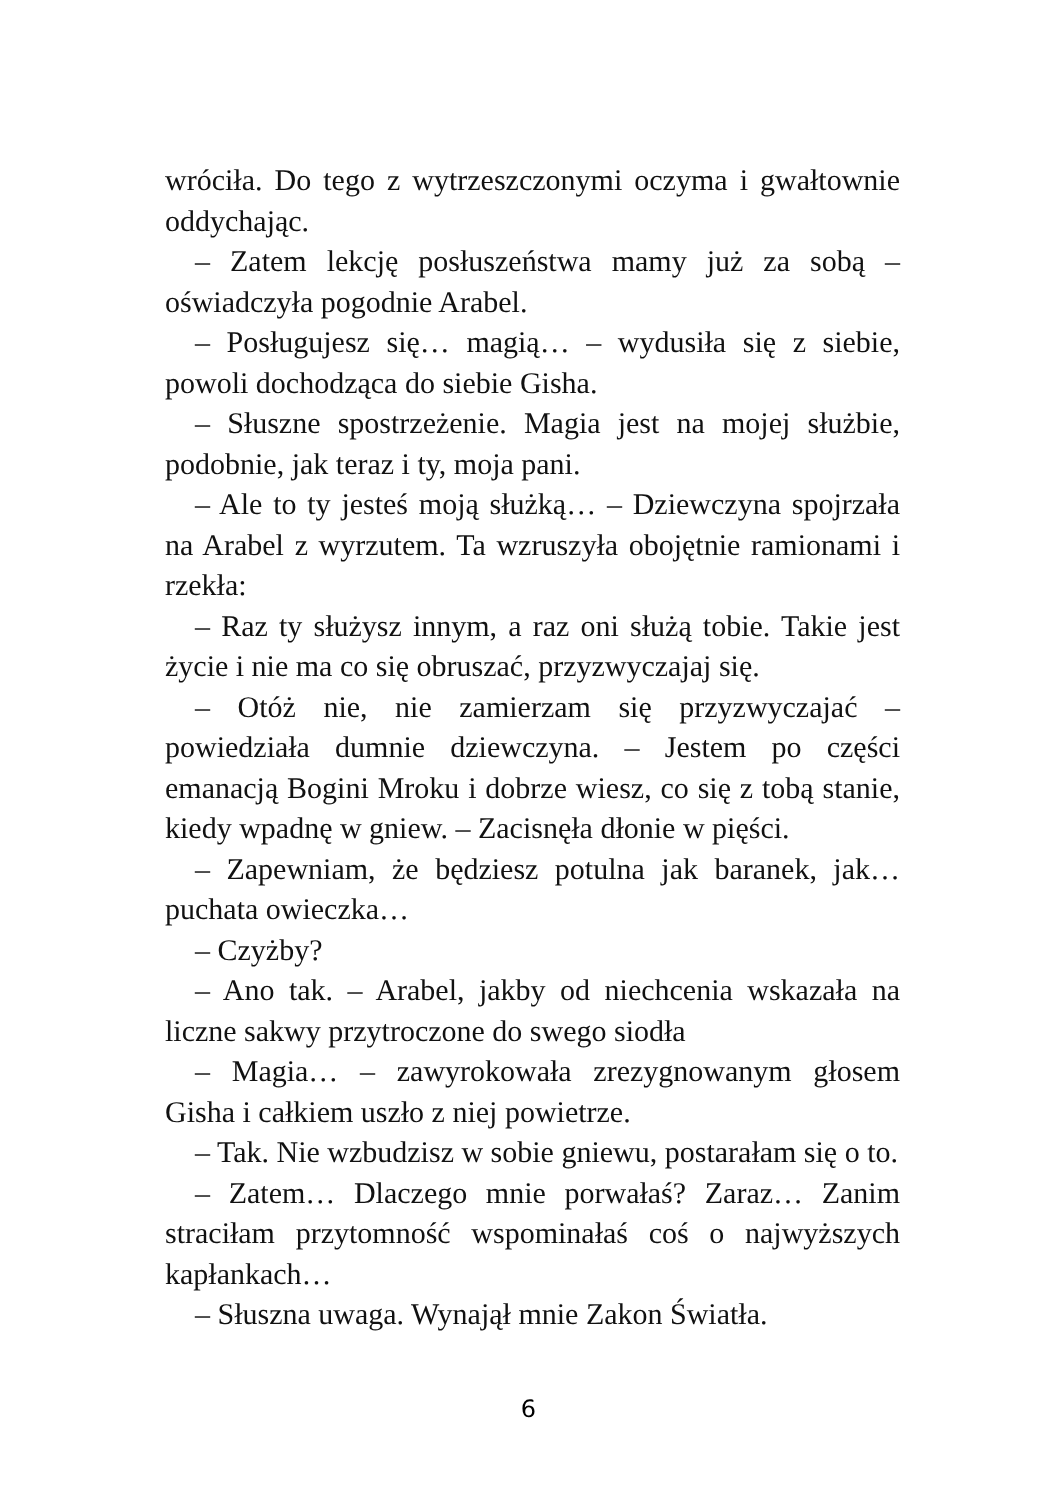wróciła. Do tego z wytrzeszczonymi oczyma i gwałtownie oddychając.
– Zatem lekcję posłuszeństwa mamy już za sobą – oświadczyła pogodnie Arabel.
– Posługujesz się… magią… – wydusiła się z siebie, powoli dochodząca do siebie Gisha.
– Słuszne spostrzeżenie. Magia jest na mojej służbie, podobnie, jak teraz i ty, moja pani.
– Ale to ty jesteś moją służką… – Dziewczyna spojrzała na Arabel z wyrzutem. Ta wzruszyła obojętnie ramionami i rzekła:
– Raz ty służysz innym, a raz oni służą tobie. Takie jest życie i nie ma co się obruszać, przyzwyczajaj się.
– Otóż nie, nie zamierzam się przyzwyczajać – powiedziała dumnie dziewczyna. – Jestem po części emanacją Bogini Mroku i dobrze wiesz, co się z tobą stanie, kiedy wpadnę w gniew. – Zacisnęła dłonie w pięści.
– Zapewniam, że będziesz potulna jak baranek, jak… puchata owieczka…
– Czyżby?
– Ano tak. – Arabel, jakby od niechcenia wskazała na liczne sakwy przytroczone do swego siodła
– Magia… – zawyrokowała zrezygnowanym głosem Gisha i całkiem uszło z niej powietrze.
– Tak. Nie wzbudzisz w sobie gniewu, postarałam się o to.
– Zatem… Dlaczego mnie porwałaś? Zaraz… Zanim straciłam przytomność wspominałaś coś o najwyższych kapłankach…
– Słuszna uwaga. Wynajął mnie Zakon Światła.
6